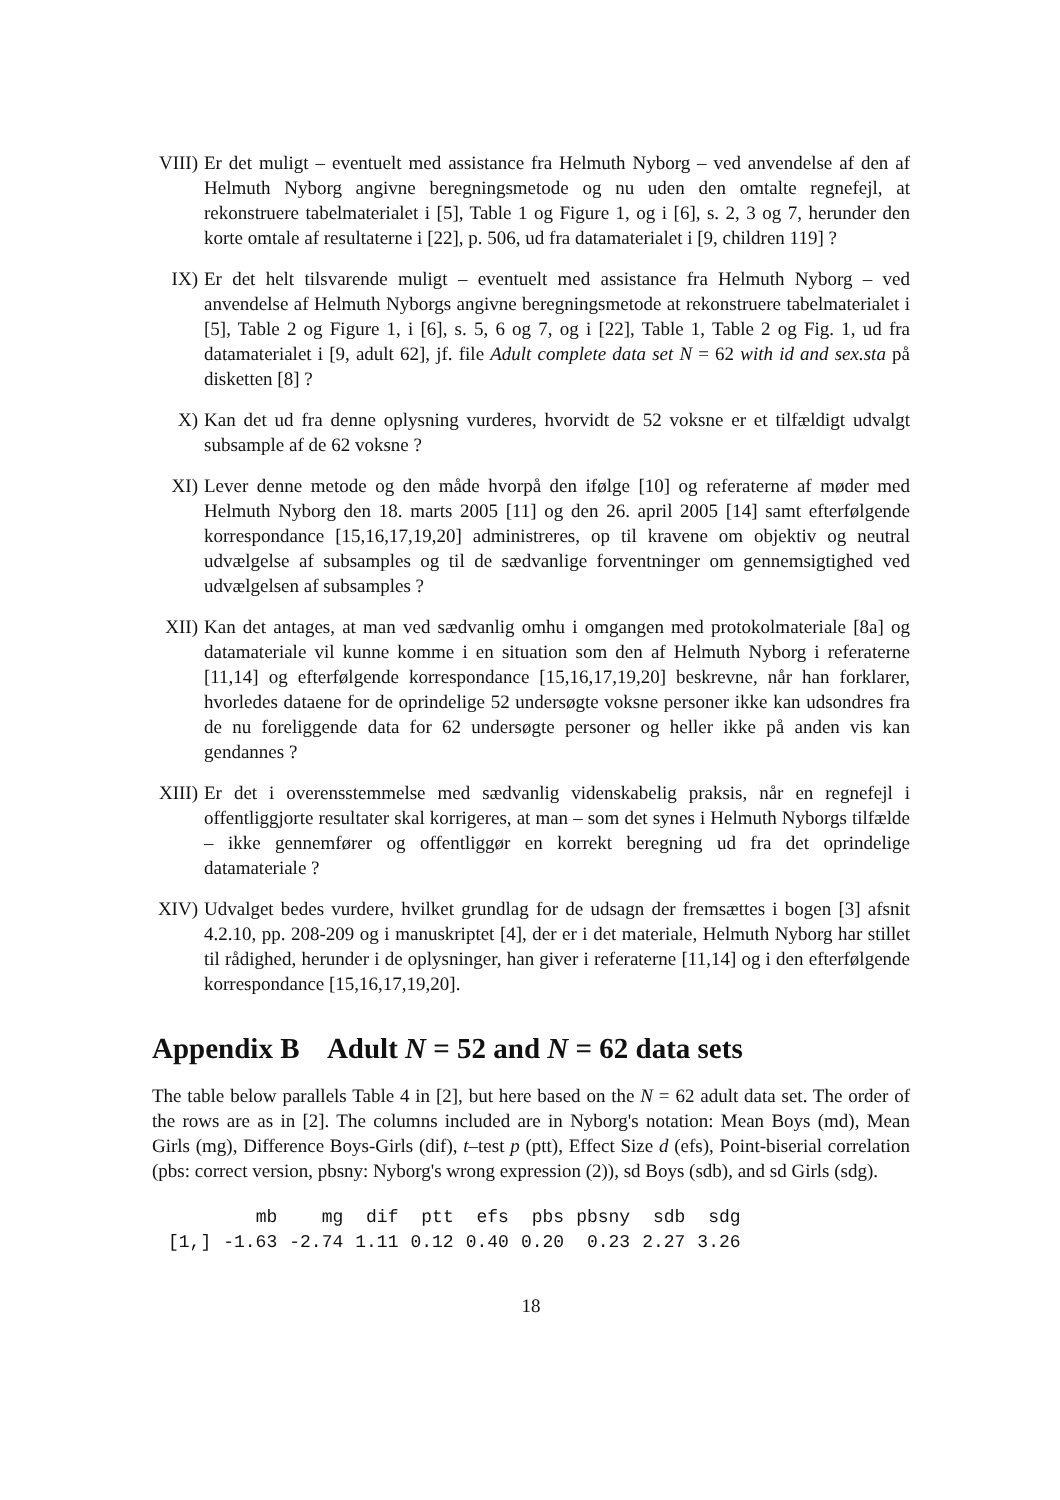VIII)
Er det muligt – eventuelt med assistance fra Helmuth Nyborg – ved anvendelse af den af Helmuth Nyborg angivne beregningsmetode og nu uden den omtalte regnefejl, at rekonstruere tabelmaterialet i [5], Table 1 og Figure 1, og i [6], s. 2, 3 og 7, herunder den korte omtale af resultaterne i [22], p. 506, ud fra datamaterialet i [9, children 119] ?
IX) Er det helt tilsvarende muligt – eventuelt med assistance fra Helmuth Nyborg – ved anvendelse af Helmuth Nyborgs angivne beregningsmetode at rekonstruere tabelmaterialet i [5], Table 2 og Figure 1, i [6], s. 5, 6 og 7, og i [22], Table 1, Table 2 og Fig. 1, ud fra datamaterialet i [9, adult 62], jf. file Adult complete data set N = 62 with id and sex.sta på disketten [8] ?
X) Kan det ud fra denne oplysning vurderes, hvorvidt de 52 voksne er et tilfældigt udvalgt subsample af de 62 voksne ?
XI) Lever denne metode og den måde hvorpå den ifølge [10] og referaterne af møder med Helmuth Nyborg den 18. marts 2005 [11] og den 26. april 2005 [14] samt efterfølgende korrespondance [15,16,17,19,20] administreres, op til kravene om objektiv og neutral udvælgelse af subsamples og til de sædvanlige forventninger om gennemsigtighed ved udvælgelsen af subsamples ?
XII) Kan det antages, at man ved sædvanlig omhu i omgangen med protokolmateriale [8a] og datamateriale vil kunne komme i en situation som den af Helmuth Nyborg i referaterne [11,14] og efterfølgende korrespondance [15,16,17,19,20] beskrevne, når han forklarer, hvorledes dataene for de oprindelige 52 undersøgte voksne personer ikke kan udsondres fra de nu foreliggende data for 62 undersøgte personer og heller ikke på anden vis kan gendannes ?
XIII)
Er det i overensstemmelse med sædvanlig videnskabelig praksis, når en regnefejl i offentliggjorte resultater skal korrigeres, at man – som det synes i Helmuth Nyborgs tilfælde – ikke gennemfører og offentliggør en korrekt beregning ud fra det oprindelige datamateriale ?
XIV) Udvalget bedes vurdere, hvilket grundlag for de udsagn der fremsættes i bogen [3] afsnit 4.2.10, pp. 208-209 og i manuskriptet [4], der er i det materiale, Helmuth Nyborg har stillet til rådighed, herunder i de oplysninger, han giver i referaterne [11,14] og i den efterfølgende korrespondance [15,16,17,19,20].
Appendix B Adult N = 52 and N = 62 data sets
The table below parallels Table 4 in [2], but here based on the N = 62 adult data set. The order of the rows are as in [2]. The columns included are in Nyborg's notation: Mean Boys (md), Mean Girls (mg), Difference Boys-Girls (dif), t–test p (ptt), Effect Size d (efs), Point-biserial correlation (pbs: correct version, pbsny: Nyborg's wrong expression (2)), sd Boys (sdb), and sd Girls (sdg).
| | mb | mg | dif | ptt | efs | pbs | pbsny | sdb | sdg |
| --- | --- | --- | --- | --- | --- | --- | --- | --- | --- |
| [1,] | -1.63 | -2.74 | 1.11 | 0.12 | 0.40 | 0.20 | 0.23 | 2.27 | 3.26 |
18